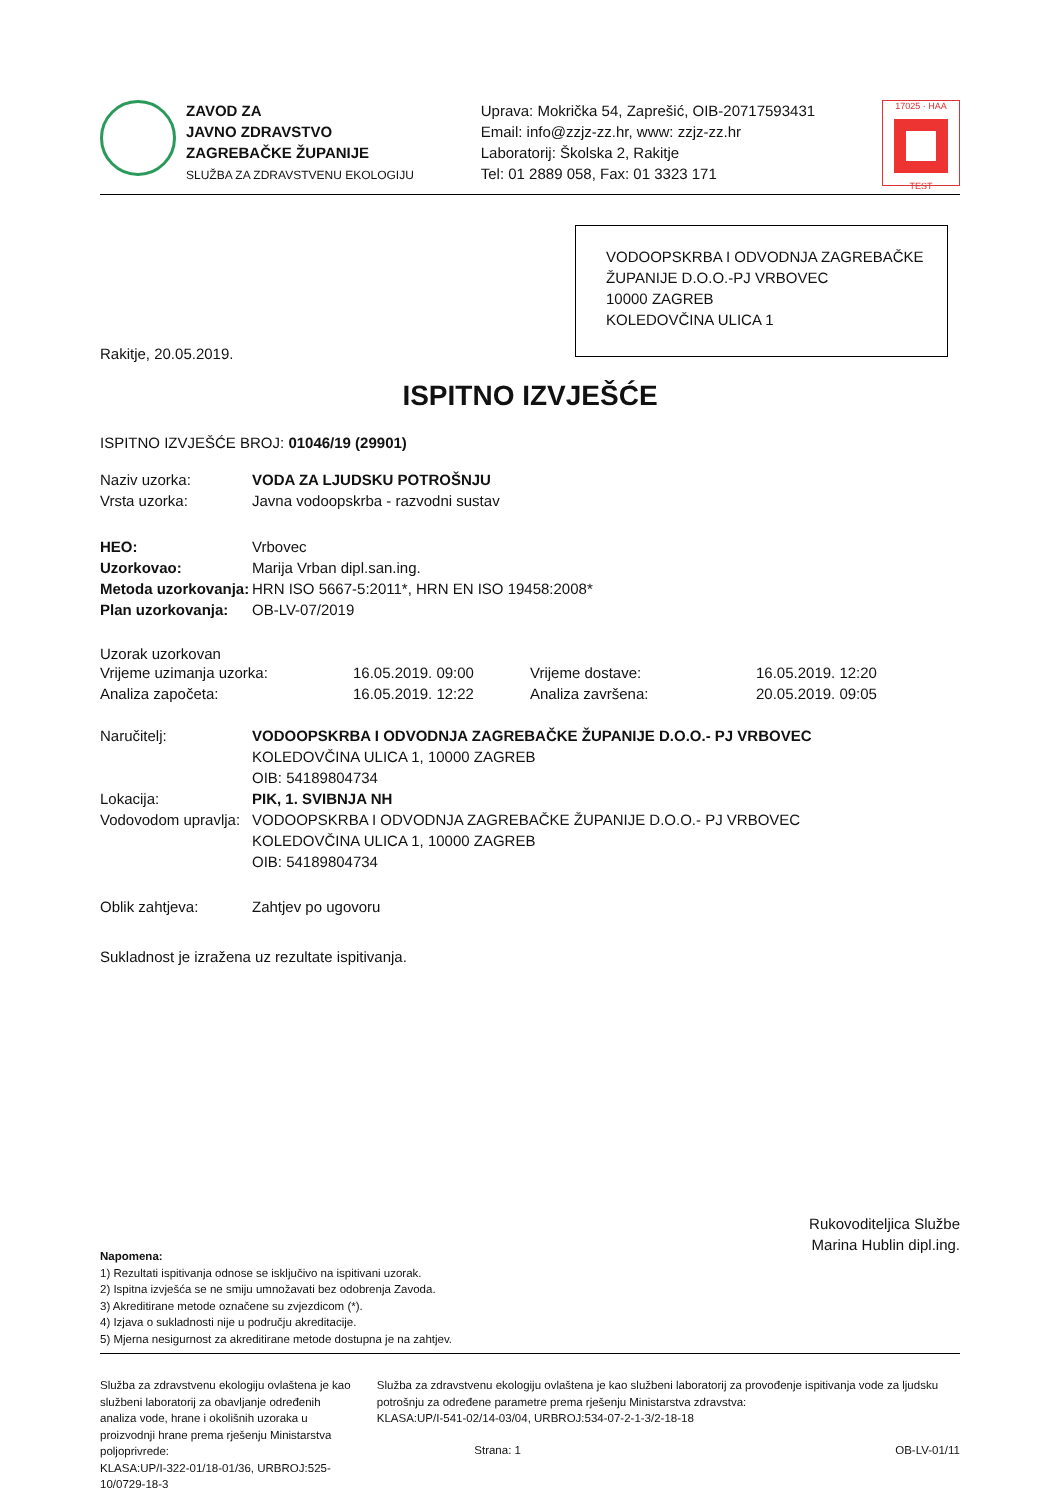ZAVOD ZA
JAVNO ZDRAVSTVO
ZAGREBAČKE ŽUPANIJE
SLUŽBA ZA ZDRAVSTVENU EKOLOGIJU
Uprava: Mokrička 54, Zaprešić, OIB-20717593431
Email: info@zzjz-zz.hr, www: zzjz-zz.hr
Laboratorij: Školska 2, Rakitje
Tel: 01 2889 058, Fax: 01 3323 171
17025 · HAA
TEST
VODOOPSKRBA I ODVODNJA ZAGREBAČKE ŽUPANIJE D.O.O.-PJ VRBOVEC
10000 ZAGREB
KOLEDOVČINA ULICA 1
Rakitje, 20.05.2019.
ISPITNO IZVJEŠĆE
ISPITNO IZVJEŠĆE BROJ: 01046/19 (29901)
Naziv uzorka: VODA ZA LJUDSKU POTROŠNJU
Vrsta uzorka: Javna vodoopskrba - razvodni sustav
HEO: Vrbovec
Uzorkovao: Marija Vrban dipl.san.ing.
Metoda uzorkovanja: HRN ISO 5667-5:2011*, HRN EN ISO 19458:2008*
Plan uzorkovanja: OB-LV-07/2019
Uzorak uzorkovan
Vrijeme uzimanja uzorka: 16.05.2019. 09:00 Vrijeme dostave: 16.05.2019. 12:20
Analiza započeta: 16.05.2019. 12:22 Analiza završena: 20.05.2019. 09:05
Naručitelj: VODOOPSKRBA I ODVODNJA ZAGREBAČKE ŽUPANIJE D.O.O.- PJ VRBOVEC
KOLEDOVČINA ULICA 1, 10000 ZAGREB
OIB: 54189804734
Lokacija: PIK, 1. SVIBNJA NH
Vodovodom upravlja: VODOOPSKRBA I ODVODNJA ZAGREBAČKE ŽUPANIJE D.O.O.- PJ VRBOVEC
KOLEDOVČINA ULICA 1, 10000 ZAGREB
OIB: 54189804734
Oblik zahtjeva: Zahtjev po ugovoru
Sukladnost je izražena uz rezultate ispitivanja.
Rukovoditeljica Službe
Marina Hublin dipl.ing.
Napomena:
1) Rezultati ispitivanja odnose se isključivo na ispitivani uzorak.
2) Ispitna izvješća se ne smiju umnožavati bez odobrenja Zavoda.
3) Akreditirane metode označene su zvjezdicom (*).
4) Izjava o sukladnosti nije u području akreditacije.
5) Mjerna nesigurnost za akreditirane metode dostupna je na zahtjev.
Služba za zdravstvenu ekologiju ovlaštena je kao službeni laboratorij za obavljanje određenih analiza vode, hrane i okolišnih uzoraka u proizvodnji hrane prema rješenju Ministarstva poljoprivrede:
KLASA:UP/I-322-01/18-01/36, URBROJ:525-10/0729-18-3
Služba za zdravstvenu ekologiju ovlaštena je kao službeni laboratorij za provođenje ispitivanja vode za ljudsku potrošnju za određene parametre prema rješenju Ministarstva zdravstva:
KLASA:UP/I-541-02/14-03/04, URBROJ:534-07-2-1-3/2-18-18
Strana: 1 OB-LV-01/11